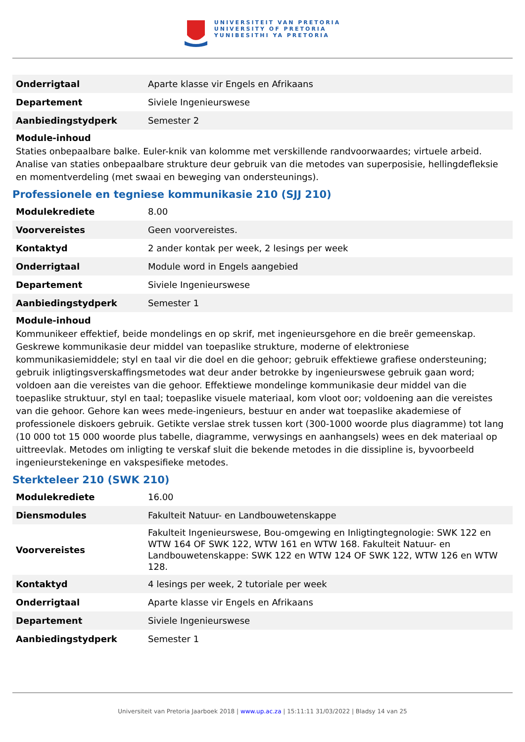UNIVERSITEIT VAN PRETORIA
UNIVERSITY OF PRETORIA
YUNIBESITHI YA PRETORIA
| Onderrigtaal | Aparte klasse vir Engels en Afrikaans |
| Departement | Siviele Ingenieurswese |
| Aanbiedingstydperk | Semester 2 |
Module-inhoud
Staties onbepaalbare balke. Euler-knik van kolomme met verskillende randvoorwaardes; virtuele arbeid. Analise van staties onbepaalbare strukture deur gebruik van die metodes van superposisie, hellingdefleksie en momentverdeling (met swaai en beweging van ondersteunings).
Professionele en tegniese kommunikasie 210 (SJJ 210)
| Modulekrediete | 8.00 |
| Voorvereistes | Geen voorvereistes. |
| Kontaktyd | 2 ander kontak per week, 2 lesings per week |
| Onderrigtaal | Module word in Engels aangebied |
| Departement | Siviele Ingenieurswese |
| Aanbiedingstydperk | Semester 1 |
Module-inhoud
Kommunikeer effektief, beide mondelings en op skrif, met ingenieursgehore en die breër gemeenskap. Geskrewe kommunikasie deur middel van toepaslike strukture, moderne of elektroniese kommunikasiemiddele; styl en taal vir die doel en die gehoor; gebruik effektiewe grafiese ondersteuning; gebruik inligtingsverskaffingsmetodes wat deur ander betrokke by ingenieurswese gebruik gaan word; voldoen aan die vereistes van die gehoor. Effektiewe mondelinge kommunikasie deur middel van die toepaslike struktuur, styl en taal; toepaslike visuele materiaal, kom vloot oor; voldoening aan die vereistes van die gehoor. Gehore kan wees mede-ingenieurs, bestuur en ander wat toepaslike akademiese of professionele diskoers gebruik. Getikte verslae strek tussen kort (300-1000 woorde plus diagramme) tot lang (10 000 tot 15 000 woorde plus tabelle, diagramme, verwysings en aanhangsels) wees en dek materiaal op uittreevlak. Metodes om inligting te verskaf sluit die bekende metodes in die dissipline is, byvoorbeeld ingenieurstekeninge en vakspesifieke metodes.
Sterkteleer 210 (SWK 210)
| Modulekrediete | 16.00 |
| Diensmodules | Fakulteit Natuur- en Landbouwetenskappe |
| Voorvereistes | Fakulteit Ingenieurswese, Bou-omgewing en Inligtingtegnologie: SWK 122 en WTW 164 OF SWK 122, WTW 161 en WTW 168. Fakulteit Natuur- en Landbouwetenskappe: SWK 122 en WTW 124 OF SWK 122, WTW 126 en WTW 128. |
| Kontaktyd | 4 lesings per week, 2 tutoriale per week |
| Onderrigtaal | Aparte klasse vir Engels en Afrikaans |
| Departement | Siviele Ingenieurswese |
| Aanbiedingstydperk | Semester 1 |
Universiteit van Pretoria Jaarboek 2018 | www.up.ac.za | 15:11:11 31/03/2022 | Bladsy 14 van 25